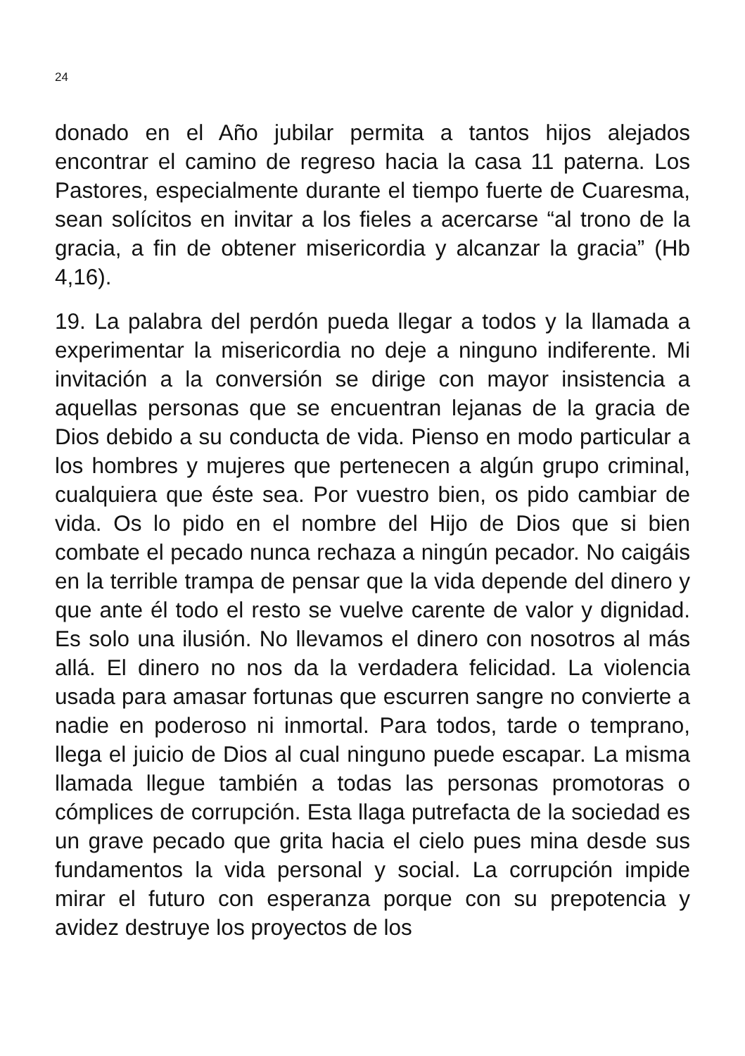24
donado en el Año jubilar permita a tantos hijos alejados encontrar el camino de regreso hacia la casa 11 paterna. Los Pastores, especialmente durante el tiempo fuerte de Cuaresma, sean solícitos en invitar a los fieles a acercarse “al trono de la gracia, a fin de obtener misericordia y alcanzar la gracia” (Hb 4,16).
19. La palabra del perdón pueda llegar a todos y la llamada a experimentar la misericordia no deje a ninguno indiferente. Mi invitación a la conversión se dirige con mayor insistencia a aquellas personas que se encuentran lejanas de la gracia de Dios debido a su conducta de vida. Pienso en modo particular a los hombres y mujeres que pertenecen a algún grupo criminal, cualquiera que éste sea. Por vuestro bien, os pido cambiar de vida. Os lo pido en el nombre del Hijo de Dios que si bien combate el pecado nunca rechaza a ningún pecador. No caigáis en la terrible trampa de pensar que la vida depende del dinero y que ante él todo el resto se vuelve carente de valor y dignidad. Es solo una ilusión. No llevamos el dinero con nosotros al más allá. El dinero no nos da la verdadera felicidad. La violencia usada para amasar fortunas que escurren sangre no convierte a nadie en poderoso ni inmortal. Para todos, tarde o temprano, llega el juicio de Dios al cual ninguno puede escapar. La misma llamada llegue también a todas las personas promotoras o cómplices de corrupción. Esta llaga putrefacta de la sociedad es un grave pecado que grita hacia el cielo pues mina desde sus fundamentos la vida personal y social. La corrupción impide mirar el futuro con esperanza porque con su prepotencia y avidez destruye los proyectos de los